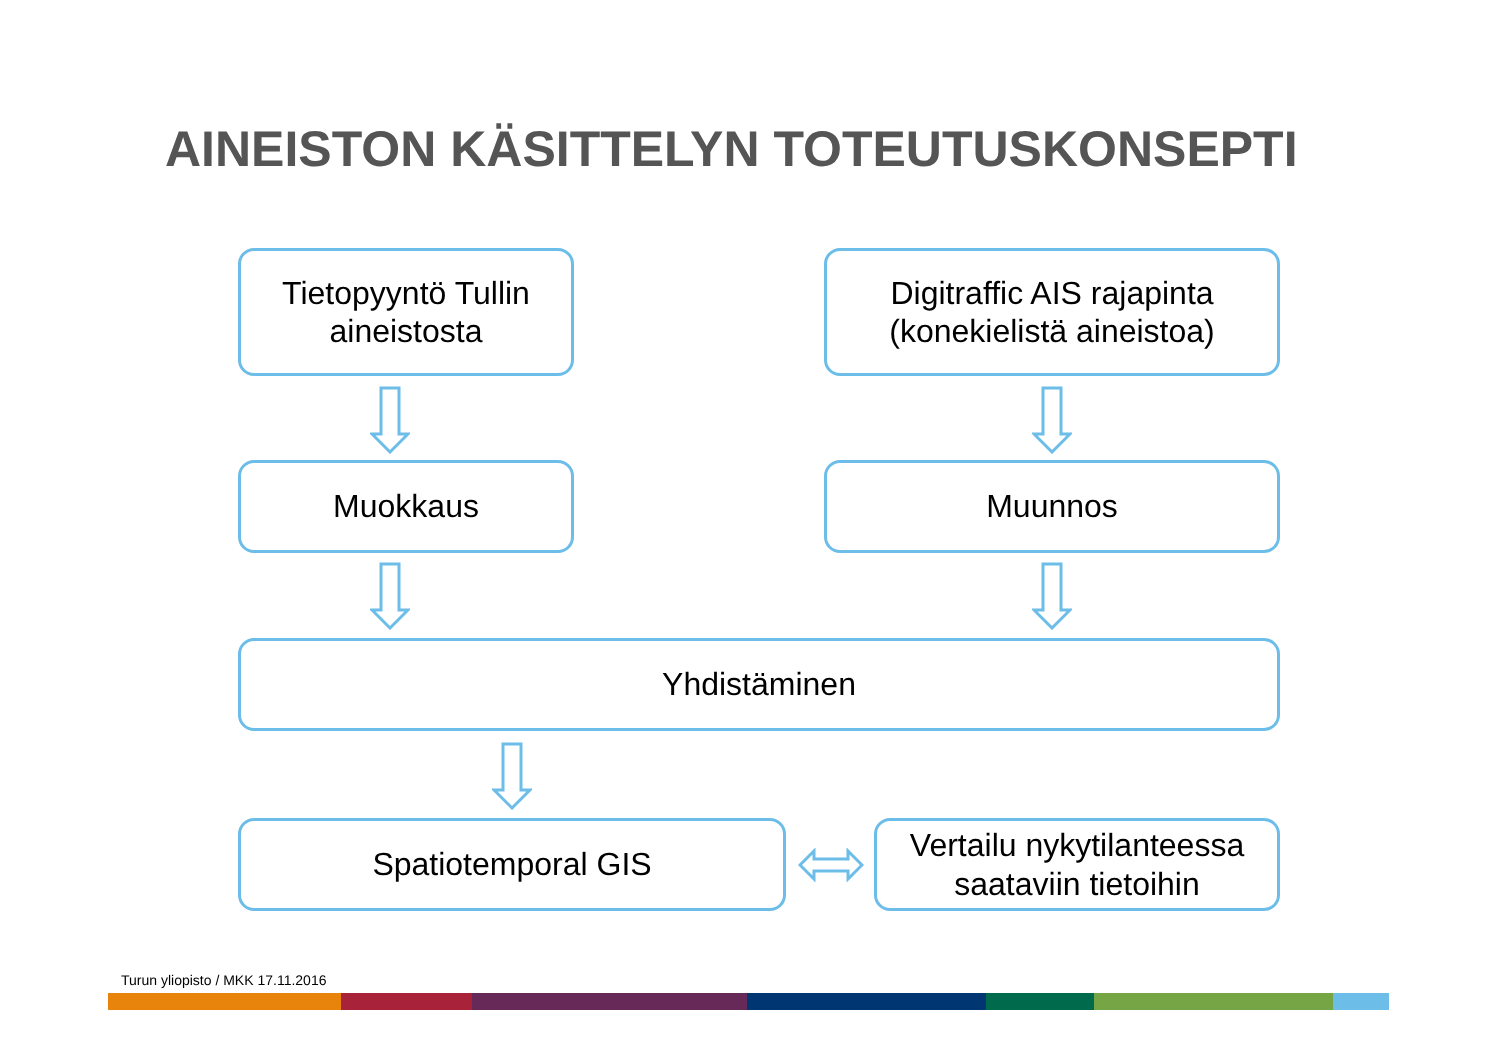AINEISTON KÄSITTELYN TOTEUTUSKONSEPTI
Tietopyyntö Tullin
aineistosta
Digitraffic AIS rajapinta
(konekielistä aineistoa)
Muokkaus Muunnos
Yhdistäminen
Spatiotemporal GIS
Vertailu nykytilanteessa
saataviin tietoihin
Turun yliopisto / MKK 17.11.2016